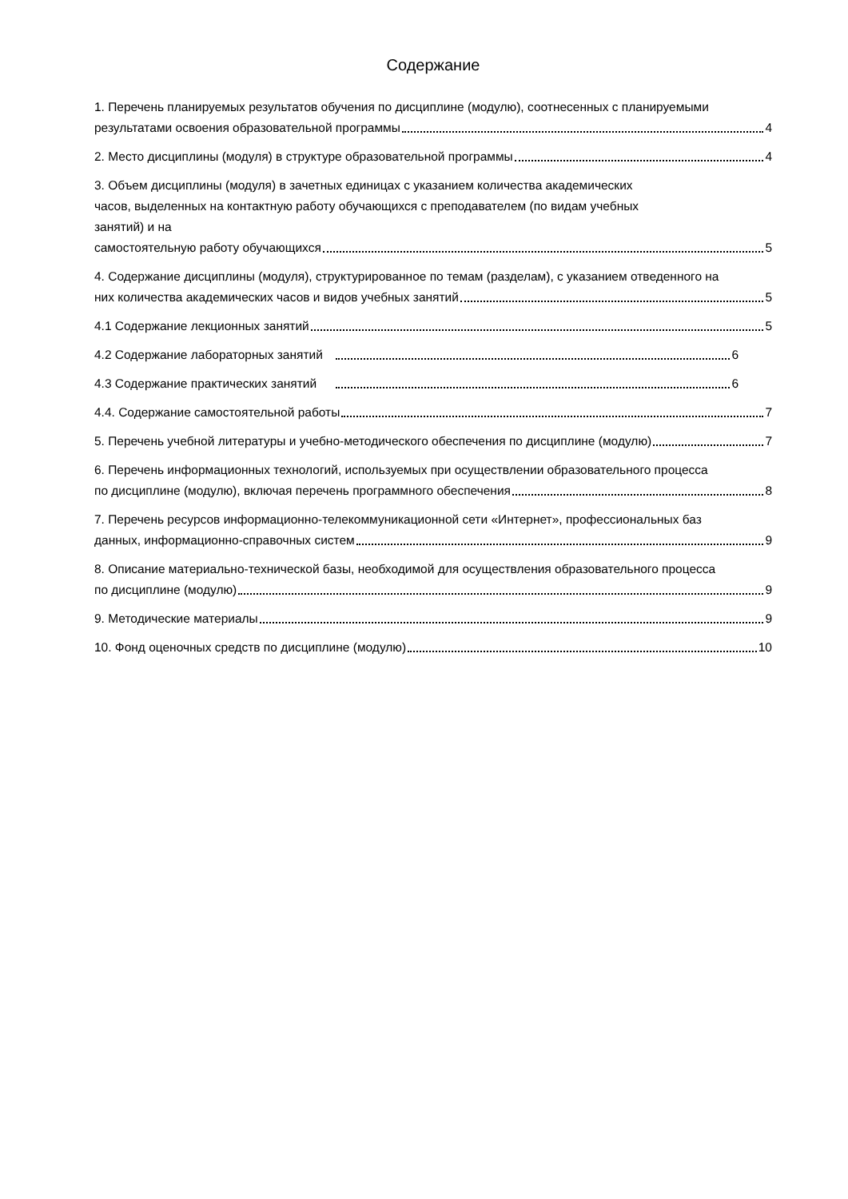Содержание
1. Перечень планируемых результатов обучения по дисциплине (модулю), соотнесенных с планируемыми
результатами освоения образовательной программы 4
2. Место дисциплины (модуля) в структуре образовательной программы 4
3. Объем дисциплины (модуля) в зачетных единицах с указанием количества академических
часов, выделенных на контактную работу обучающихся с преподавателем (по видам учебных
занятий) и на
самостоятельную работу обучающихся 5
4. Содержание дисциплины (модуля), структурированное по темам (разделам), с указанием отведенного на
них количества академических часов и видов учебных занятий 5
4.1 Содержание лекционных занятий 5
4.2 Содержание лабораторных занятий 6
4.3 Содержание практических занятий 6
4.4. Содержание самостоятельной работы 7
5. Перечень учебной литературы и учебно-методического обеспечения по дисциплине (модулю) 7
6. Перечень информационных технологий, используемых при осуществлении образовательного процесса
по дисциплине (модулю), включая перечень программного обеспечения 8
7. Перечень ресурсов информационно-телекоммуникационной сети «Интернет», профессиональных баз
данных, информационно-справочных систем 9
8. Описание материально-технической базы, необходимой для осуществления образовательного процесса
по дисциплине (модулю) 9
9. Методические материалы 9
10. Фонд оценочных средств по дисциплине (модулю) 10